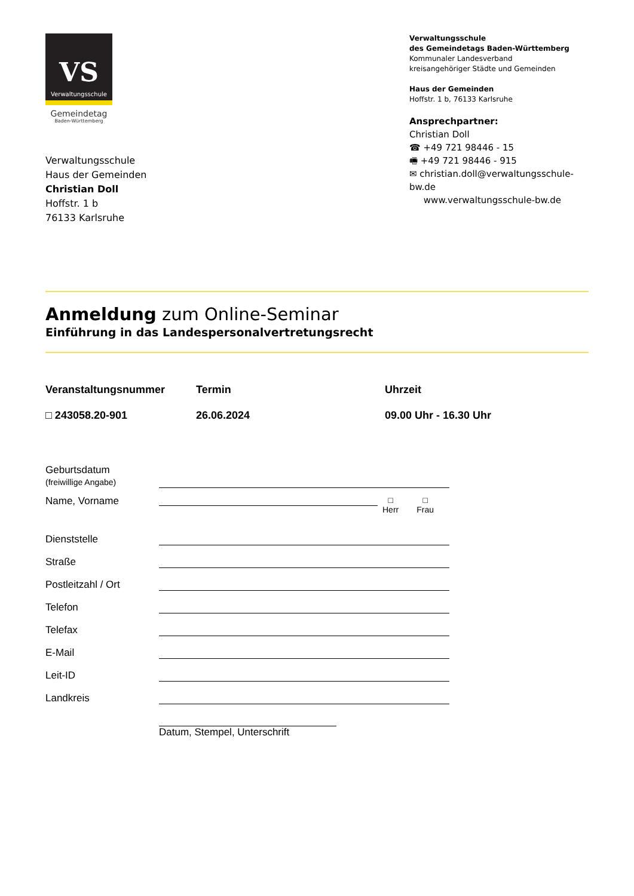VS
Verwaltungsschule
Gemeindetag
Baden-Württemberg
Verwaltungsschule
Haus der Gemeinden
Christian Doll
Hoffstr. 1 b
76133 Karlsruhe
Verwaltungsschule
des Gemeindetags Baden-Württemberg
Kommunaler Landesverband
kreisangehöriger Städte und Gemeinden
Haus der Gemeinden
Hoffstr. 1 b, 76133 Karlsruhe
Ansprechpartner:
Christian Doll
☎ +49 721 98446 - 15
🖷 +49 721 98446 - 915
✉ christian.doll@verwaltungsschule-bw.de
www.verwaltungsschule-bw.de
Anmeldung zum Online-Seminar
Einführung in das Landespersonalvertretungsrecht
Veranstaltungsnummer
□ 243058.20-901
Termin
26.06.2024
Uhrzeit
09.00 Uhr - 16.30 Uhr
Geburtsdatum
(freiwillige Angabe)
Name, Vorname
□
Herr
□
Frau
Dienststelle
Straße
Postleitzahl / Ort
Telefon
Telefax
E-Mail
Leit-ID
Landkreis
Datum, Stempel, Unterschrift